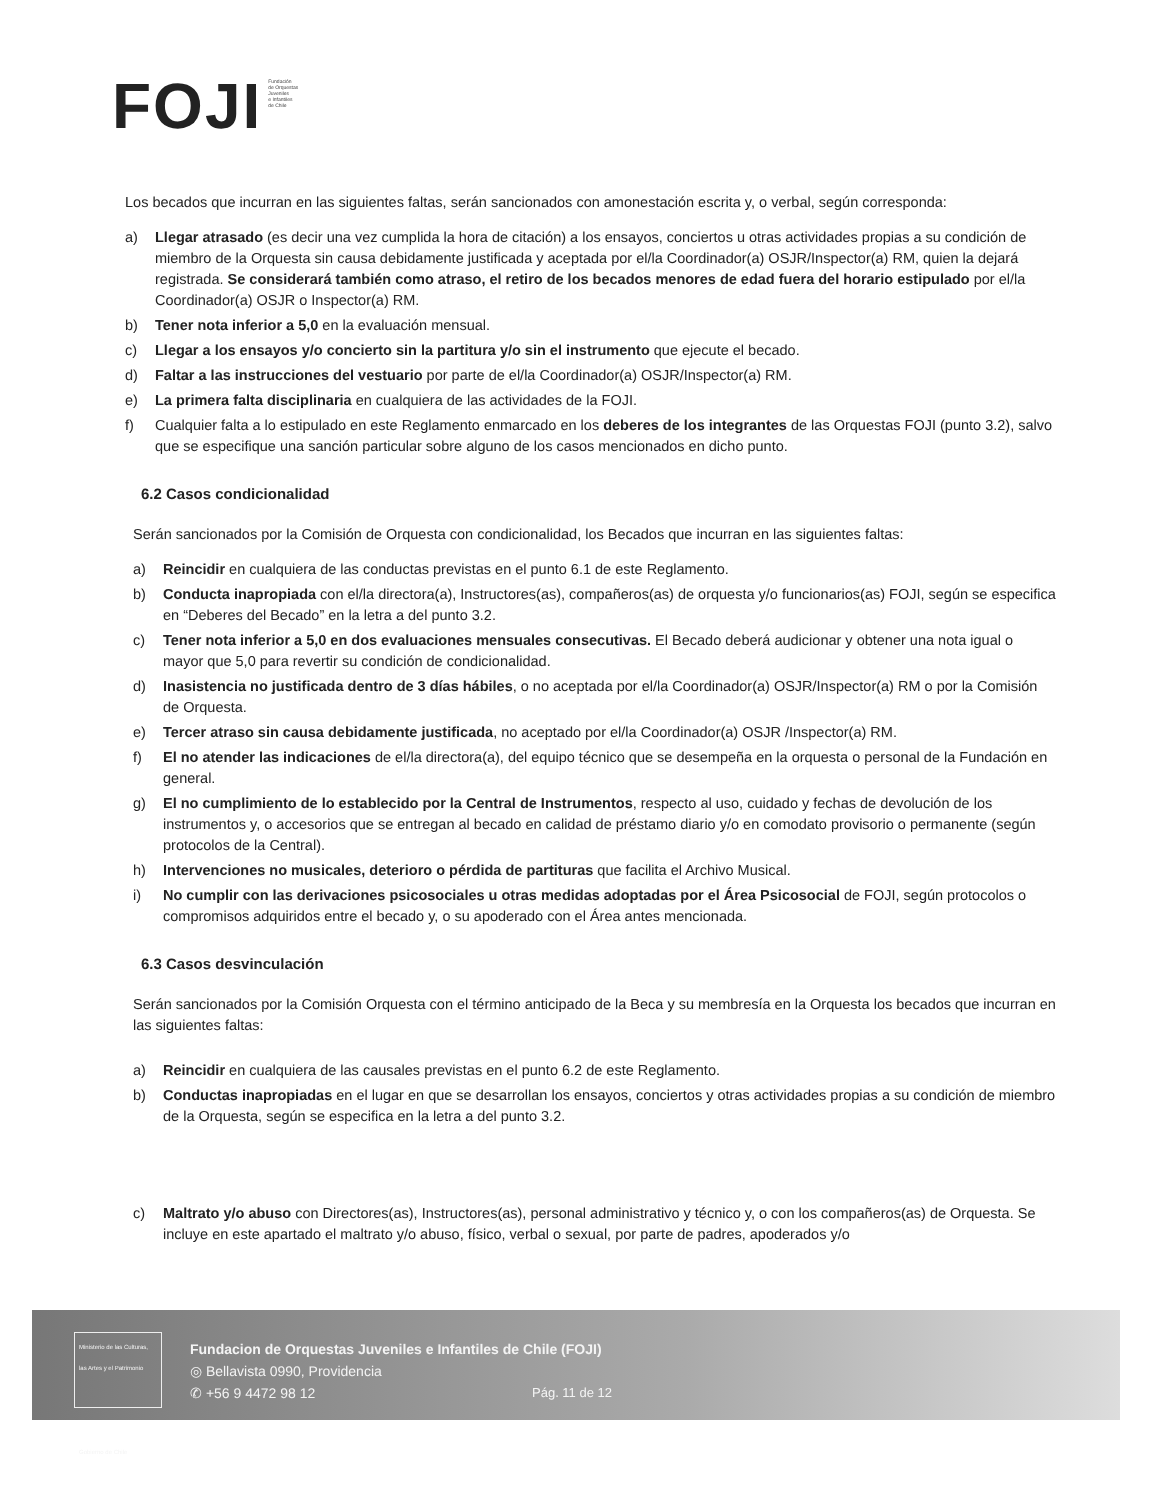FOJI Fundación
de Orquestas
Juveniles
e Infantiles
de Chile
Los becados que incurran en las siguientes faltas, serán sancionados con amonestación escrita y, o verbal, según corresponda:
a) Llegar atrasado (es decir una vez cumplida la hora de citación) a los ensayos, conciertos u otras actividades propias a su condición de miembro de la Orquesta sin causa debidamente justificada y aceptada por el/la Coordinador(a) OSJR/Inspector(a) RM, quien la dejará registrada. Se considerará también como atraso, el retiro de los becados menores de edad fuera del horario estipulado por el/la Coordinador(a) OSJR o Inspector(a) RM.
b) Tener nota inferior a 5,0 en la evaluación mensual.
c) Llegar a los ensayos y/o concierto sin la partitura y/o sin el instrumento que ejecute el becado.
d) Faltar a las instrucciones del vestuario por parte de el/la Coordinador(a) OSJR/Inspector(a) RM.
e) La primera falta disciplinaria en cualquiera de las actividades de la FOJI.
f) Cualquier falta a lo estipulado en este Reglamento enmarcado en los deberes de los integrantes de las Orquestas FOJI (punto 3.2), salvo que se especifique una sanción particular sobre alguno de los casos mencionados en dicho punto.
6.2 Casos condicionalidad
Serán sancionados por la Comisión de Orquesta con condicionalidad, los Becados que incurran en las siguientes faltas:
a) Reincidir en cualquiera de las conductas previstas en el punto 6.1 de este Reglamento.
b) Conducta inapropiada con el/la directora(a), Instructores(as), compañeros(as) de orquesta y/o funcionarios(as) FOJI, según se especifica en “Deberes del Becado” en la letra a del punto 3.2.
c) Tener nota inferior a 5,0 en dos evaluaciones mensuales consecutivas. El Becado deberá audicionar y obtener una nota igual o mayor que 5,0 para revertir su condición de condicionalidad.
d) Inasistencia no justificada dentro de 3 días hábiles, o no aceptada por el/la Coordinador(a) OSJR/Inspector(a) RM o por la Comisión de Orquesta.
e) Tercer atraso sin causa debidamente justificada, no aceptado por el/la Coordinador(a) OSJR /Inspector(a) RM.
f) El no atender las indicaciones de el/la directora(a), del equipo técnico que se desempeña en la orquesta o personal de la Fundación en general.
g) El no cumplimiento de lo establecido por la Central de Instrumentos, respecto al uso, cuidado y fechas de devolución de los instrumentos y, o accesorios que se entregan al becado en calidad de préstamo diario y/o en comodato provisorio o permanente (según protocolos de la Central).
h) Intervenciones no musicales, deterioro o pérdida de partituras que facilita el Archivo Musical.
i) No cumplir con las derivaciones psicosociales u otras medidas adoptadas por el Área Psicosocial de FOJI, según protocolos o compromisos adquiridos entre el becado y, o su apoderado con el Área antes mencionada.
6.3 Casos desvinculación
Serán sancionados por la Comisión Orquesta con el término anticipado de la Beca y su membresía en la Orquesta los becados que incurran en las siguientes faltas:
a) Reincidir en cualquiera de las causales previstas en el punto 6.2 de este Reglamento.
b) Conductas inapropiadas en el lugar en que se desarrollan los ensayos, conciertos y otras actividades propias a su condición de miembro de la Orquesta, según se especifica en la letra a del punto 3.2.
c) Maltrato y/o abuso con Directores(as), Instructores(as), personal administrativo y técnico y, o con los compañeros(as) de Orquesta. Se incluye en este apartado el maltrato y/o abuso, físico, verbal o sexual, por parte de padres, apoderados y/o
Ministerio de las Culturas, las Artes y el Patrimonio
Gobierno de Chile
Fundacion de Orquestas Juveniles e Infantiles de Chile (FOJI)
◎ Bellavista 0990, Providencia
✆ +56 9 4472 98 12
Pág. 11 de 12